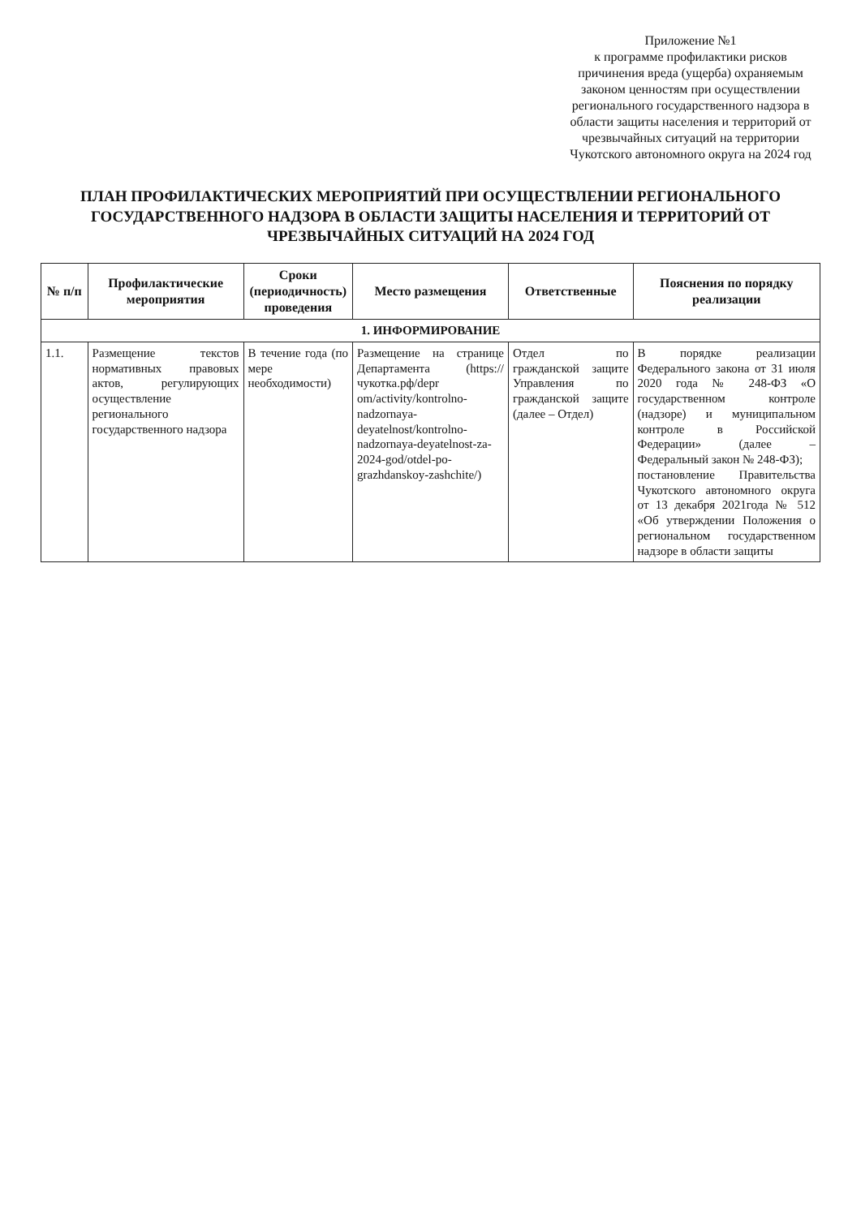Приложение №1
к программе профилактики рисков причинения вреда (ущерба) охраняемым законом ценностям при осуществлении регионального государственного надзора в области защиты населения и территорий от чрезвычайных ситуаций на территории Чукотского автономного округа на 2024 год
ПЛАН ПРОФИЛАКТИЧЕСКИХ МЕРОПРИЯТИЙ ПРИ ОСУЩЕСТВЛЕНИИ РЕГИОНАЛЬНОГО ГОСУДАРСТВЕННОГО НАДЗОРА В ОБЛАСТИ ЗАЩИТЫ НАСЕЛЕНИЯ И ТЕРРИТОРИЙ ОТ ЧРЕЗВЫЧАЙНЫХ СИТУАЦИЙ НА 2024 ГОД
| № п/п | Профилактические мероприятия | Сроки (периодичность) проведения | Место размещения | Ответственные | Пояснения по порядку реализации |
| --- | --- | --- | --- | --- | --- |
| 1. ИНФОРМИРОВАНИЕ | | | | | |
| 1.1. | Размещение текстов нормативных правовых актов, регулирующих осуществление регионального государственного надзора | В течение года (по мере необходимости) | Размещение на странице Департамента (https://чукотка.рф/depr om/activity/kontrolno-nadzornaya-deyatelnost/kontrolno-nadzornaya-deyatelnost-za-2024-god/otdel-po-grazhdanskoy-zashchite/) | Отдел по гражданской защите Управления по гражданской защите (далее – Отдел) | В порядке реализации Федерального закона от 31 июля 2020 года № 248-ФЗ «О государственном контроле (надзоре) и муниципальном контроле в Российской Федерации» (далее – Федеральный закон № 248-ФЗ); постановление Правительства Чукотского автономного округа от 13 декабря 2021года № 512 «Об утверждении Положения о региональном государственном надзоре в области защиты |